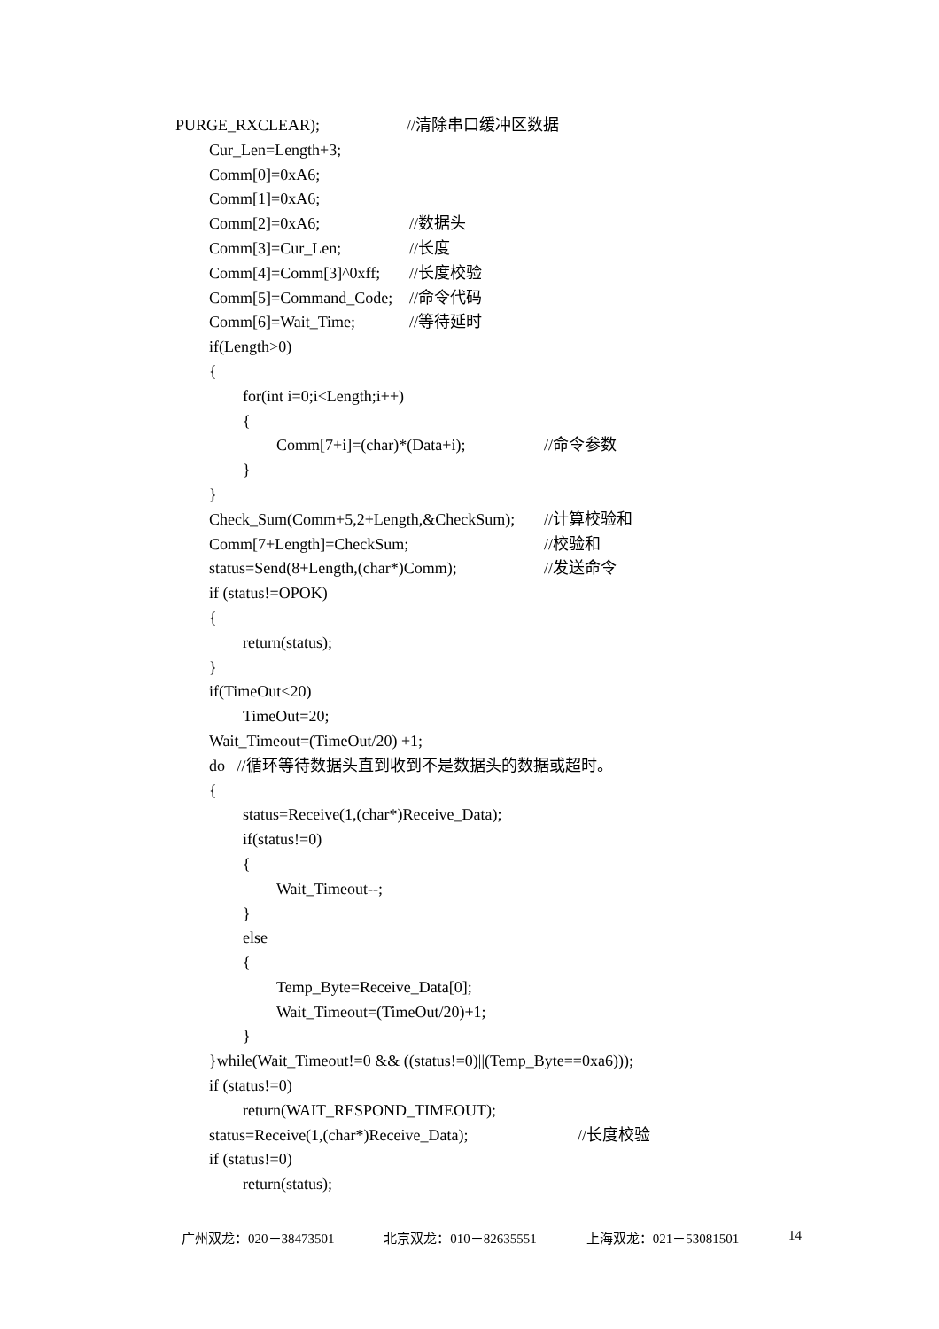PURGE_RXCLEAR); //清除串口缓冲区数据
Cur_Len=Length+3;
Comm[0]=0xA6;
Comm[1]=0xA6;
Comm[2]=0xA6; //数据头
Comm[3]=Cur_Len; //长度
Comm[4]=Comm[3]^0xff; //长度校验
Comm[5]=Command_Code; //命令代码
Comm[6]=Wait_Time; //等待延时
if(Length>0)
{
for(int i=0;i<Length;i++)
{
Comm[7+i]=(char)*(Data+i); //命令参数
}
}
Check_Sum(Comm+5,2+Length,&CheckSum); //计算校验和
Comm[7+Length]=CheckSum; //校验和
status=Send(8+Length,(char*)Comm); //发送命令
if (status!=OPOK)
{
return(status);
}
if(TimeOut<20)
TimeOut=20;
Wait_Timeout=(TimeOut/20) +1;
do //循环等待数据头直到收到不是数据头的数据或超时。
{
status=Receive(1,(char*)Receive_Data);
if(status!=0)
{
Wait_Timeout--;
}
else
{
Temp_Byte=Receive_Data[0];
Wait_Timeout=(TimeOut/20)+1;
}
}while(Wait_Timeout!=0 && ((status!=0)||(Temp_Byte==0xa6)));
if (status!=0)
return(WAIT_RESPOND_TIMEOUT);
status=Receive(1,(char*)Receive_Data); //长度校验
if (status!=0)
return(status);
广州双龙：020－38473501 北京双龙：010－82635551 上海双龙：021－53081501 14